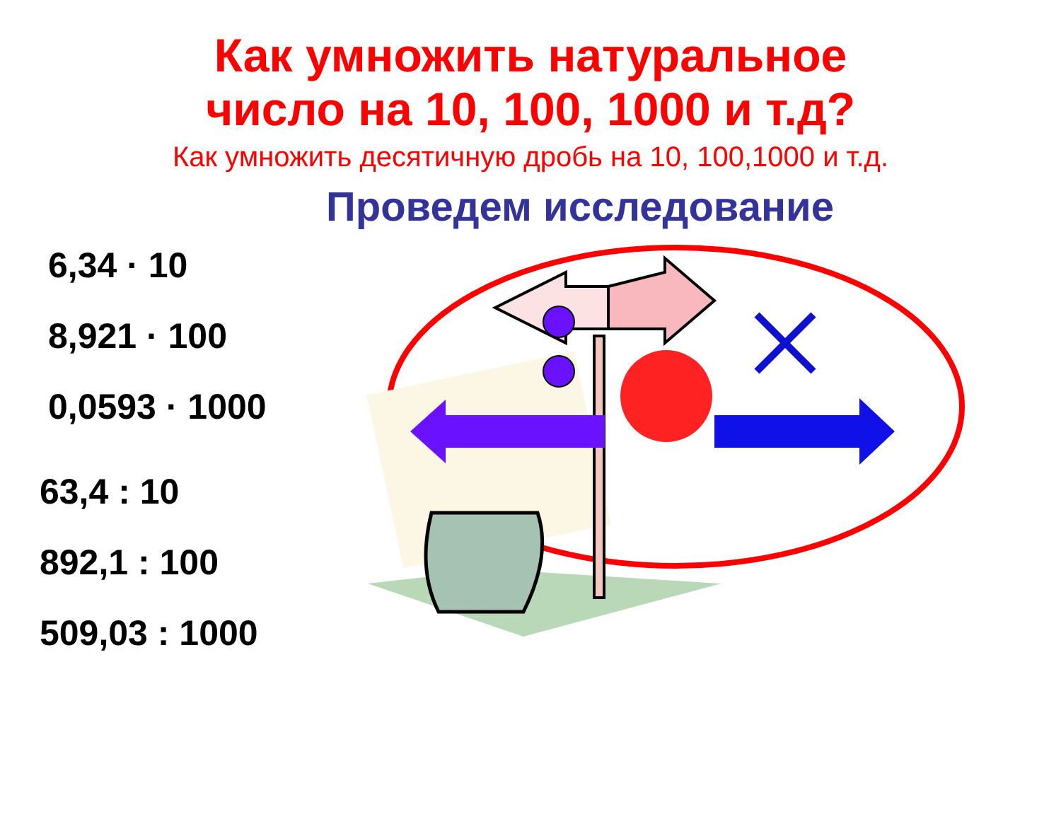Как умножить натуральное
число на 10, 100, 1000 и т.д?
Как умножить десятичную дробь на 10, 100,1000 и т.д.
Проведем исследование
6,34 · 10
8,921 · 100
0,0593 · 1000
63,4 : 10
892,1 : 100
509,03 : 1000